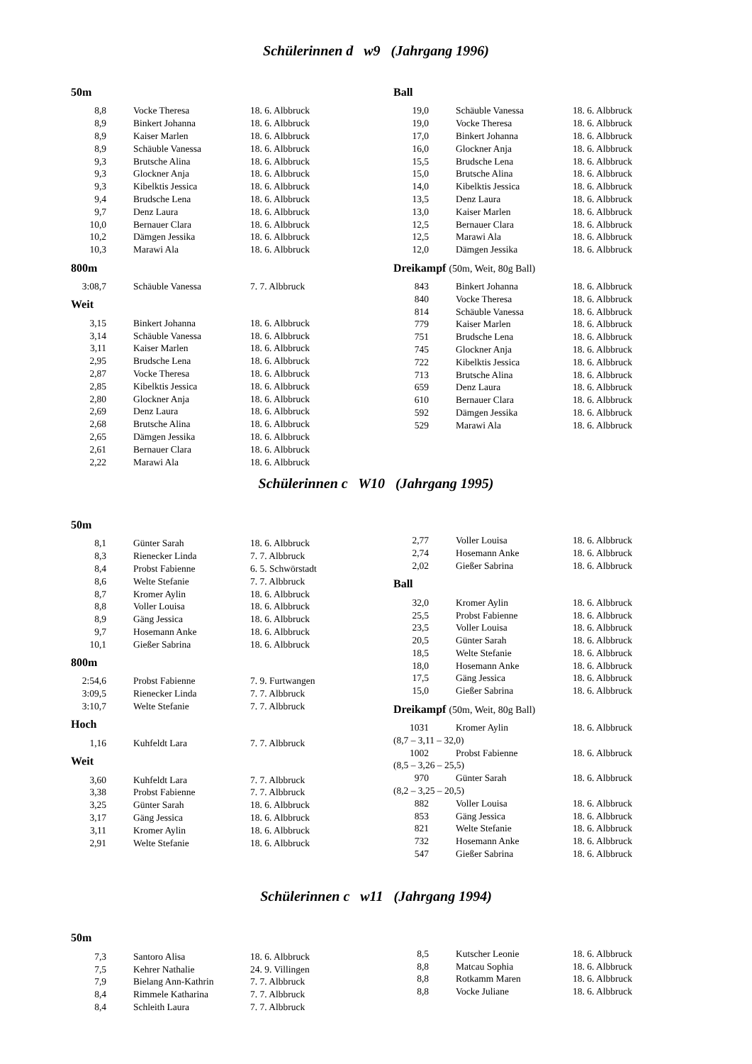Schülerinnen d w9 (Jahrgang 1996)
50m
| 8,8 | Vocke Theresa | 18. 6. Albbruck |
| 8,9 | Binkert Johanna | 18. 6. Albbruck |
| 8,9 | Kaiser Marlen | 18. 6. Albbruck |
| 8,9 | Schäuble Vanessa | 18. 6. Albbruck |
| 9,3 | Brutsche Alina | 18. 6. Albbruck |
| 9,3 | Glockner Anja | 18. 6. Albbruck |
| 9,3 | Kibelktis Jessica | 18. 6. Albbruck |
| 9,4 | Brudsche Lena | 18. 6. Albbruck |
| 9,7 | Denz Laura | 18. 6. Albbruck |
| 10,0 | Bernauer Clara | 18. 6. Albbruck |
| 10,2 | Dämgen Jessika | 18. 6. Albbruck |
| 10,3 | Marawi Ala | 18. 6. Albbruck |
800m
| 3:08,7 | Schäuble Vanessa | 7. 7. Albbruck |
Weit
| 3,15 | Binkert Johanna | 18. 6. Albbruck |
| 3,14 | Schäuble Vanessa | 18. 6. Albbruck |
| 3,11 | Kaiser Marlen | 18. 6. Albbruck |
| 2,95 | Brudsche Lena | 18. 6. Albbruck |
| 2,87 | Vocke Theresa | 18. 6. Albbruck |
| 2,85 | Kibelktis Jessica | 18. 6. Albbruck |
| 2,80 | Glockner Anja | 18. 6. Albbruck |
| 2,69 | Denz Laura | 18. 6. Albbruck |
| 2,68 | Brutsche Alina | 18. 6. Albbruck |
| 2,65 | Dämgen Jessika | 18. 6. Albbruck |
| 2,61 | Bernauer Clara | 18. 6. Albbruck |
| 2,22 | Marawi Ala | 18. 6. Albbruck |
Ball
| 19,0 | Schäuble Vanessa | 18. 6. Albbruck |
| 19,0 | Vocke Theresa | 18. 6. Albbruck |
| 17,0 | Binkert Johanna | 18. 6. Albbruck |
| 16,0 | Glockner Anja | 18. 6. Albbruck |
| 15,5 | Brudsche Lena | 18. 6. Albbruck |
| 15,0 | Brutsche Alina | 18. 6. Albbruck |
| 14,0 | Kibelktis Jessica | 18. 6. Albbruck |
| 13,5 | Denz Laura | 18. 6. Albbruck |
| 13,0 | Kaiser Marlen | 18. 6. Albbruck |
| 12,5 | Bernauer Clara | 18. 6. Albbruck |
| 12,5 | Marawi Ala | 18. 6. Albbruck |
| 12,0 | Dämgen Jessika | 18. 6. Albbruck |
Dreikampf (50m, Weit, 80g Ball)
| 843 | Binkert Johanna | 18. 6. Albbruck |
| 840 | Vocke Theresa | 18. 6. Albbruck |
| 814 | Schäuble Vanessa | 18. 6. Albbruck |
| 779 | Kaiser Marlen | 18. 6. Albbruck |
| 751 | Brudsche Lena | 18. 6. Albbruck |
| 745 | Glockner Anja | 18. 6. Albbruck |
| 722 | Kibelktis Jessica | 18. 6. Albbruck |
| 713 | Brutsche Alina | 18. 6. Albbruck |
| 659 | Denz Laura | 18. 6. Albbruck |
| 610 | Bernauer Clara | 18. 6. Albbruck |
| 592 | Dämgen Jessika | 18. 6. Albbruck |
| 529 | Marawi Ala | 18. 6. Albbruck |
Schülerinnen c W10 (Jahrgang 1995)
50m
| 8,1 | Günter Sarah | 18. 6. Albbruck |
| 8,3 | Rienecker Linda | 7. 7. Albbruck |
| 8,4 | Probst Fabienne | 6. 5. Schwörstadt |
| 8,6 | Welte Stefanie | 7. 7. Albbruck |
| 8,7 | Kromer Aylin | 18. 6. Albbruck |
| 8,8 | Voller Louisa | 18. 6. Albbruck |
| 8,9 | Gäng Jessica | 18. 6. Albbruck |
| 9,7 | Hosemann Anke | 18. 6. Albbruck |
| 10,1 | Gießer Sabrina | 18. 6. Albbruck |
800m
| 2:54,6 | Probst Fabienne | 7. 9. Furtwangen |
| 3:09,5 | Rienecker Linda | 7. 7. Albbruck |
| 3:10,7 | Welte Stefanie | 7. 7. Albbruck |
Hoch
| 1,16 | Kuhfeldt Lara | 7. 7. Albbruck |
Weit
| 3,60 | Kuhfeldt Lara | 7. 7. Albbruck |
| 3,38 | Probst Fabienne | 7. 7. Albbruck |
| 3,25 | Günter Sarah | 18. 6. Albbruck |
| 3,17 | Gäng Jessica | 18. 6. Albbruck |
| 3,11 | Kromer Aylin | 18. 6. Albbruck |
| 2,91 | Welte Stefanie | 18. 6. Albbruck |
| 2,77 | Voller Louisa | 18. 6. Albbruck |
| 2,74 | Hosemann Anke | 18. 6. Albbruck |
| 2,02 | Gießer Sabrina | 18. 6. Albbruck |
Ball
| 32,0 | Kromer Aylin | 18. 6. Albbruck |
| 25,5 | Probst Fabienne | 18. 6. Albbruck |
| 23,5 | Voller Louisa | 18. 6. Albbruck |
| 20,5 | Günter Sarah | 18. 6. Albbruck |
| 18,5 | Welte Stefanie | 18. 6. Albbruck |
| 18,0 | Hosemann Anke | 18. 6. Albbruck |
| 17,5 | Gäng Jessica | 18. 6. Albbruck |
| 15,0 | Gießer Sabrina | 18. 6. Albbruck |
Dreikampf (50m, Weit, 80g Ball)
| 1031 | Kromer Aylin | 18. 6. Albbruck |
| (8,7 – 3,11 – 32,0) | | |
| 1002 | Probst Fabienne | 18. 6. Albbruck |
| (8,5 – 3,26 – 25,5) | | |
| 970 | Günter Sarah | 18. 6. Albbruck |
| (8,2 – 3,25 – 20,5) | | |
| 882 | Voller Louisa | 18. 6. Albbruck |
| 853 | Gäng Jessica | 18. 6. Albbruck |
| 821 | Welte Stefanie | 18. 6. Albbruck |
| 732 | Hosemann Anke | 18. 6. Albbruck |
| 547 | Gießer Sabrina | 18. 6. Albbruck |
Schülerinnen c w11 (Jahrgang 1994)
50m
| 7,3 | Santoro Alisa | 18. 6. Albbruck |
| 7,5 | Kehrer Nathalie | 24. 9. Villingen |
| 7,9 | Bielang Ann-Kathrin | 7. 7. Albbruck |
| 8,4 | Rimmele Katharina | 7. 7. Albbruck |
| 8,4 | Schleith Laura | 7. 7. Albbruck |
| 8,5 | Kutscher Leonie | 18. 6. Albbruck |
| 8,8 | Matcau Sophia | 18. 6. Albbruck |
| 8,8 | Rotkamm Maren | 18. 6. Albbruck |
| 8,8 | Vocke Juliane | 18. 6. Albbruck |